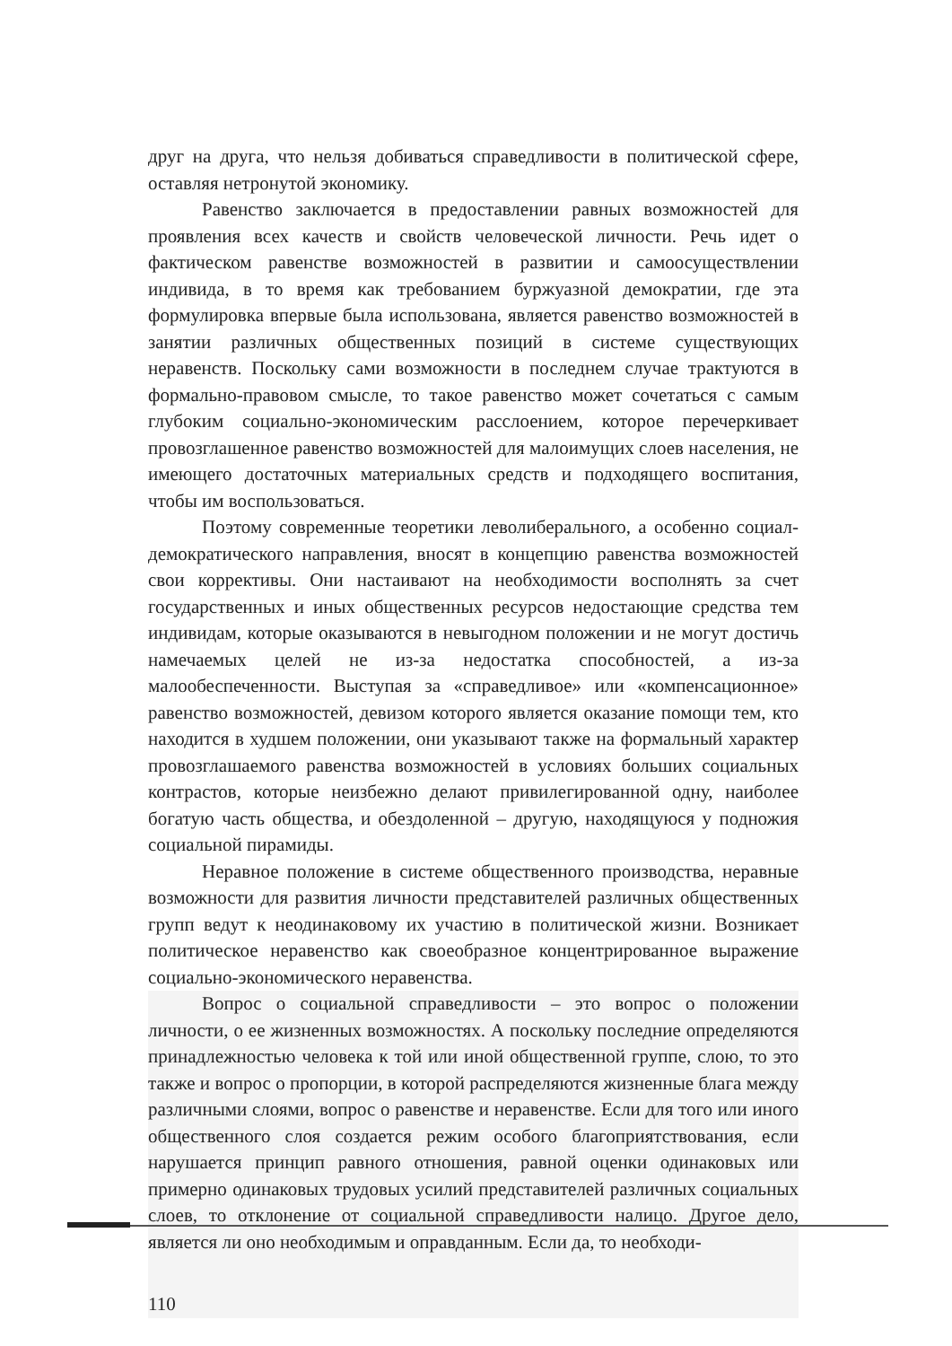друг на друга, что нельзя добиваться справедливости в политической сфере, оставляя нетронутой экономику.
Равенство заключается в предоставлении равных возможностей для проявления всех качеств и свойств человеческой личности. Речь идет о фактическом равенстве возможностей в развитии и самоосуществлении индивида, в то время как требованием буржуазной демократии, где эта формулировка впервые была использована, является равенство возможностей в занятии различных общественных позиций в системе существующих неравенств. Поскольку сами возможности в последнем случае трактуются в формально-правовом смысле, то такое равенство может сочетаться с самым глубоким социально-экономическим расслоением, которое перечеркивает провозглашенное равенство возможностей для малоимущих слоев населения, не имеющего достаточных материальных средств и подходящего воспитания, чтобы им воспользоваться.
Поэтому современные теоретики леволиберального, а особенно социал-демократического направления, вносят в концепцию равенства возможностей свои коррективы. Они настаивают на необходимости восполнять за счет государственных и иных общественных ресурсов недостающие средства тем индивидам, которые оказываются в невыгодном положении и не могут достичь намечаемых целей не из-за недостатка способностей, а из-за малообеспеченности. Выступая за «справедливое» или «компенсационное» равенство возможностей, девизом которого является оказание помощи тем, кто находится в худшем положении, они указывают также на формальный характер провозглашаемого равенства возможностей в условиях больших социальных контрастов, которые неизбежно делают привилегированной одну, наиболее богатую часть общества, и обездоленной – другую, находящуюся у подножия социальной пирамиды.
Неравное положение в системе общественного производства, неравные возможности для развития личности представителей различных общественных групп ведут к неодинаковому их участию в политической жизни. Возникает политическое неравенство как своеобразное концентрированное выражение социально-экономического неравенства.
Вопрос о социальной справедливости – это вопрос о положении личности, о ее жизненных возможностях. А поскольку последние определяются принадлежностью человека к той или иной общественной группе, слою, то это также и вопрос о пропорции, в которой распределяются жизненные блага между различными слоями, вопрос о равенстве и неравенстве. Если для того или иного общественного слоя создается режим особого благоприятствования, если нарушается принцип равного отношения, равной оценки одинаковых или примерно одинаковых трудовых усилий представителей различных социальных слоев, то отклонение от социальной справедливости налицо. Другое дело, является ли оно необходимым и оправданным. Если да, то необходи-
110